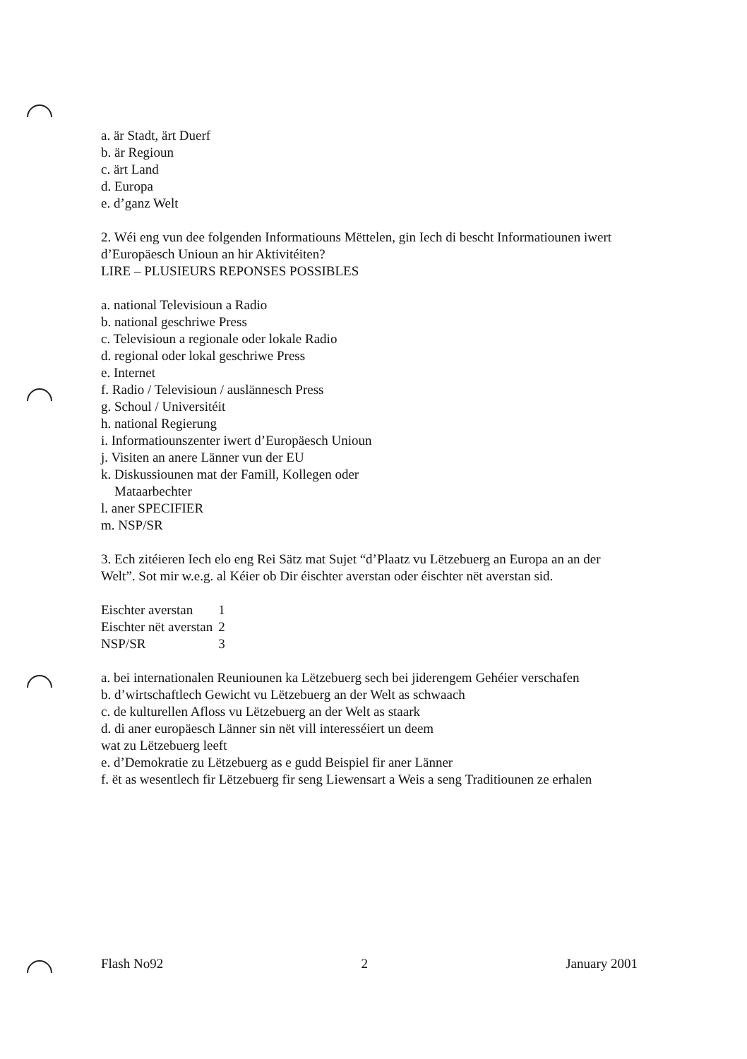a. är Stadt, ärt Duerf
b. är Regioun
c. ärt Land
d. Europa
e. d’ganz Welt
2. Wéi eng vun dee folgenden Informatiouns Mëttelen, gin Iech di bescht Informatiounen iwert d’Europäesch Unioun an hir Aktivitéiten?
LIRE – PLUSIEURS REPONSES POSSIBLES
a. national Televisioun a Radio
b. national geschriwe Press
c. Televisioun a regionale oder lokale Radio
d. regional oder lokal geschriwe Press
e. Internet
f. Radio / Televisioun / auslännesch Press
g. Schoul / Universitéit
h. national Regierung
i. Informatiounszenter iwert d’Europäesch Unioun
j. Visiten an anere Länner vun der EU
k. Diskussiounen mat der Famill, Kollegen oder
Mataarbechter
l. aner SPECIFIER
m. NSP/SR
3. Ech zitéieren Iech elo eng Rei Sätz mat Sujet “d’Plaatz vu Lëtzebuerg an Europa an an der Welt”. Sot mir w.e.g. al Kéier ob Dir éischter averstan oder éischter nët averstan sid.
| Eischter averstan | 1 |
| Eischter nët averstan | 2 |
| NSP/SR | 3 |
a. bei internationalen Reuniounen ka Lëtzebuerg sech bei jiderengem Gehéier verschafen
b. d’wirtschaftlech Gewicht vu Lëtzebuerg an der Welt as schwaach
c. de kulturellen Afloss vu Lëtzebuerg an der Welt as staark
d. di aner europäesch Länner sin nët vill interesséiert un deem
wat zu Lëtzebuerg leeft
e. d’Demokratie zu Lëtzebuerg as e gudd Beispiel fir aner Länner
f. ët as wesentlech fir Lëtzebuerg fir seng Liewensart a Weis a seng Traditiounen ze erhalen
Flash No92 2 January 2001